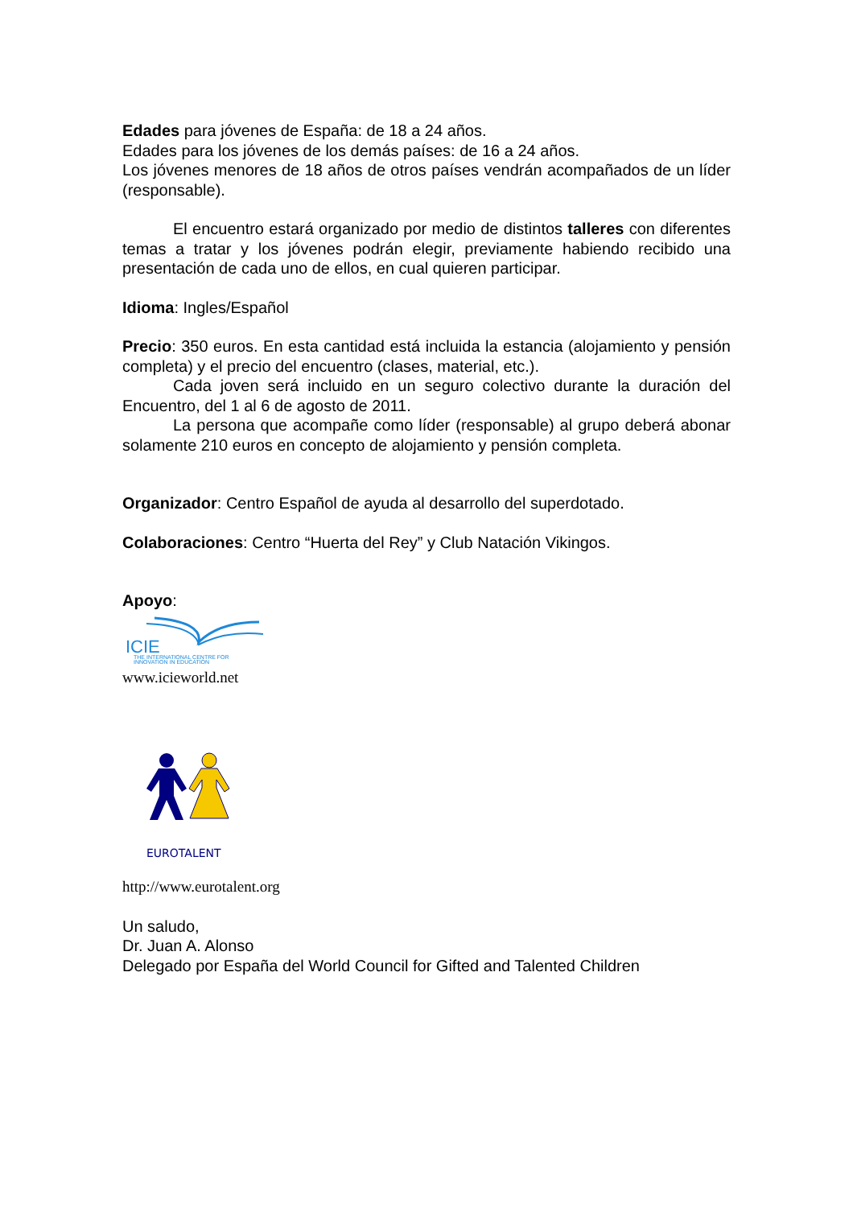Edades para jóvenes de España: de 18 a 24 años.
Edades para los jóvenes de los demás países: de 16 a 24 años.
Los jóvenes menores de 18 años de otros países vendrán acompañados de un líder (responsable).
El encuentro estará organizado por medio de distintos talleres con diferentes temas a tratar y los jóvenes podrán elegir, previamente habiendo recibido una presentación de cada uno de ellos, en cual quieren participar.
Idioma: Ingles/Español
Precio: 350 euros. En esta cantidad está incluida la estancia (alojamiento y pensión completa) y el precio del encuentro (clases, material, etc.).
Cada joven será incluido en un seguro colectivo durante la duración del Encuentro, del 1 al 6 de agosto de 2011.
La persona que acompañe como líder (responsable) al grupo deberá abonar solamente 210 euros en concepto de alojamiento y pensión completa.
Organizador: Centro Español de ayuda al desarrollo del superdotado.
Colaboraciones: Centro “Huerta del Rey” y Club Natación Vikingos.
Apoyo:
ICIE
THE INTERNATIONAL CENTRE FOR
INNOVATION IN EDUCATION
www.icieworld.net
EUROTALENT
http://www.eurotalent.org
Un saludo,
Dr. Juan A. Alonso
Delegado por España del World Council for Gifted and Talented Children